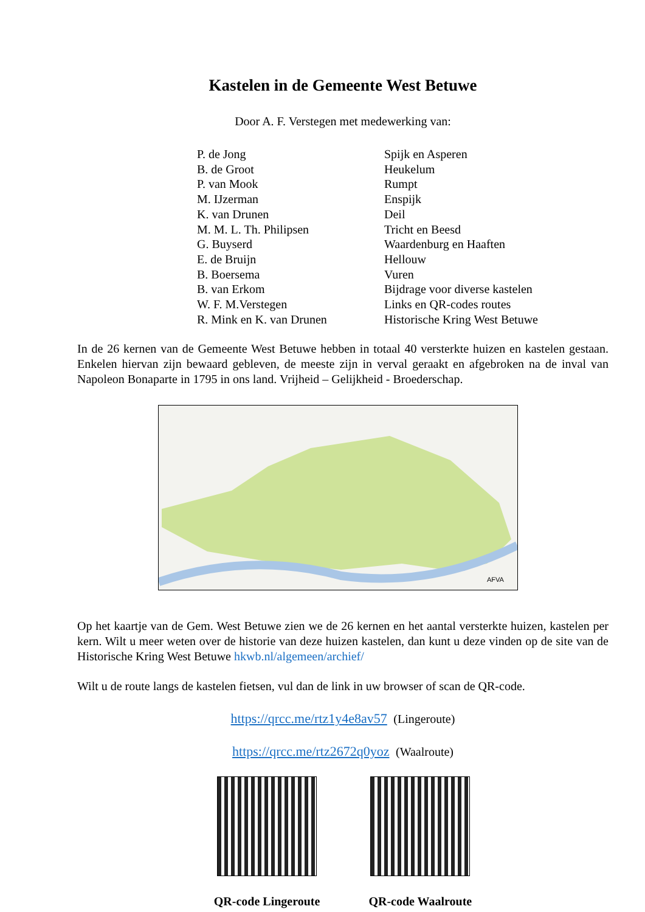Kastelen in de Gemeente West Betuwe
Door A. F. Verstegen met medewerking van:
| P. de Jong | Spijk en Asperen |
| B. de Groot | Heukelum |
| P. van Mook | Rumpt |
| M. IJzerman | Enspijk |
| K. van Drunen | Deil |
| M. M. L. Th. Philipsen | Tricht en Beesd |
| G. Buyserd | Waardenburg en Haaften |
| E. de Bruijn | Hellouw |
| B. Boersema | Vuren |
| B. van Erkom | Bijdrage voor diverse kastelen |
| W. F. M.Verstegen | Links en QR-codes routes |
| R. Mink en K. van Drunen | Historische Kring West Betuwe |
In de 26 kernen van de Gemeente West Betuwe hebben in totaal 40 versterkte huizen en kastelen gestaan. Enkelen hiervan zijn bewaard gebleven, de meeste zijn in verval geraakt en afgebroken na de inval van Napoleon Bonaparte in 1795 in ons land. Vrijheid – Gelijkheid - Broederschap.
AFVA
Op het kaartje van de Gem. West Betuwe zien we de 26 kernen en het aantal versterkte huizen, kastelen per kern. Wilt u meer weten over de historie van deze huizen kastelen, dan kunt u deze vinden op de site van de Historische Kring West Betuwe hkwb.nl/algemeen/archief/
Wilt u de route langs de kastelen fietsen, vul dan de link in uw browser of scan de QR-code.
https://qrcc.me/rtz1y4e8av57 (Lingeroute)
https://qrcc.me/rtz2672q0yoz (Waalroute)
QR-code Lingeroute QR-code Waalroute